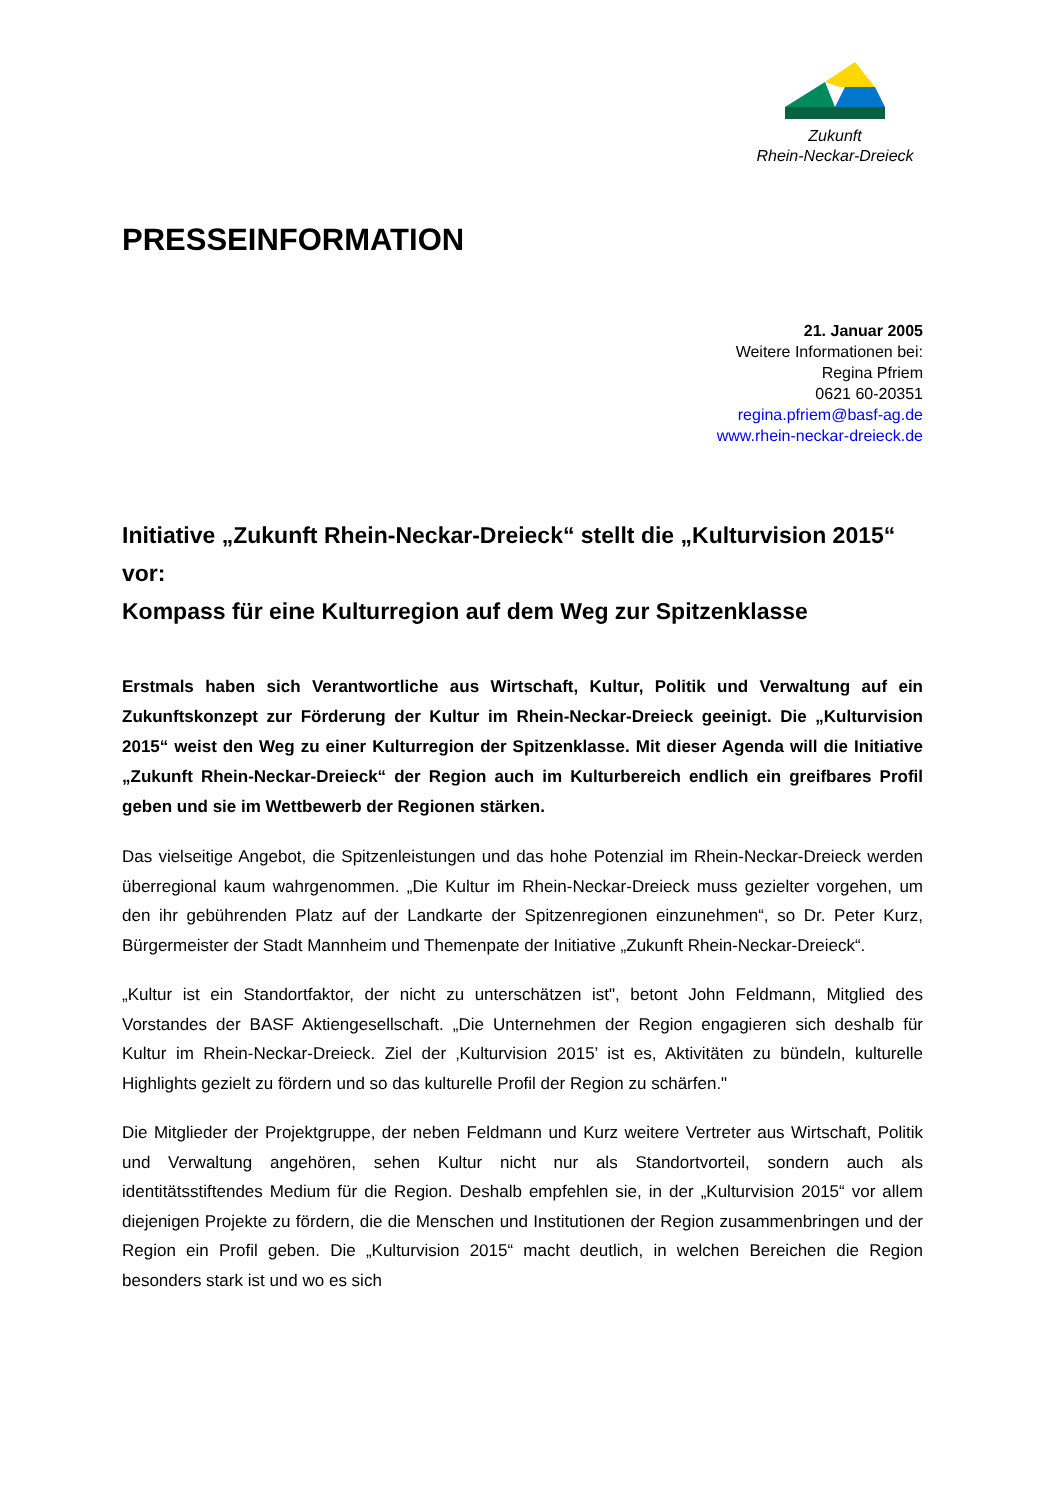Zukunft
Rhein-Neckar-Dreieck
PRESSEINFORMATION
21. Januar 2005
Weitere Informationen bei:
Regina Pfriem
0621 60-20351
regina.pfriem@basf-ag.de
www.rhein-neckar-dreieck.de
Initiative „Zukunft Rhein-Neckar-Dreieck“ stellt die „Kulturvision 2015“ vor:
Kompass für eine Kulturregion auf dem Weg zur Spitzenklasse
Erstmals haben sich Verantwortliche aus Wirtschaft, Kultur, Politik und Verwaltung auf ein Zukunftskonzept zur Förderung der Kultur im Rhein-Neckar-Dreieck geeinigt. Die „Kulturvision 2015“ weist den Weg zu einer Kulturregion der Spitzenklasse. Mit dieser Agenda will die Initiative „Zukunft Rhein-Neckar-Dreieck“ der Region auch im Kulturbereich endlich ein greifbares Profil geben und sie im Wettbewerb der Regionen stärken.
Das vielseitige Angebot, die Spitzenleistungen und das hohe Potenzial im Rhein-Neckar-Dreieck werden überregional kaum wahrgenommen. „Die Kultur im Rhein-Neckar-Dreieck muss gezielter vorgehen, um den ihr gebührenden Platz auf der Landkarte der Spitzenregionen einzunehmen“, so Dr. Peter Kurz, Bürgermeister der Stadt Mannheim und Themenpate der Initiative „Zukunft Rhein-Neckar-Dreieck“.
„Kultur ist ein Standortfaktor, der nicht zu unterschätzen ist", betont John Feldmann, Mitglied des Vorstandes der BASF Aktiengesellschaft. „Die Unternehmen der Region engagieren sich deshalb für Kultur im Rhein-Neckar-Dreieck. Ziel der ‚Kulturvision 2015’ ist es, Aktivitäten zu bündeln, kulturelle Highlights gezielt zu fördern und so das kulturelle Profil der Region zu schärfen."
Die Mitglieder der Projektgruppe, der neben Feldmann und Kurz weitere Vertreter aus Wirtschaft, Politik und Verwaltung angehören, sehen Kultur nicht nur als Standortvorteil, sondern auch als identitätsstiftendes Medium für die Region. Deshalb empfehlen sie, in der „Kulturvision 2015“ vor allem diejenigen Projekte zu fördern, die die Menschen und Institutionen der Region zusammenbringen und der Region ein Profil geben. Die „Kulturvision 2015“ macht deutlich, in welchen Bereichen die Region besonders stark ist und wo es sich